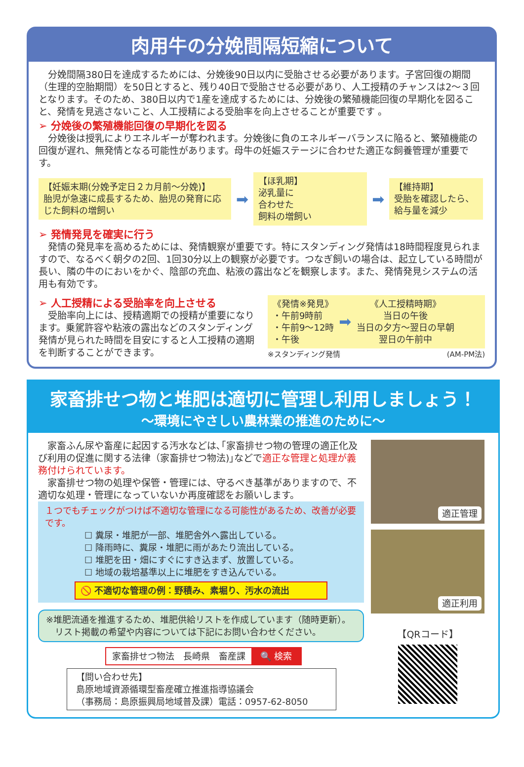肉用牛の分娩間隔短縮について
　分娩間隔380日を達成するためには、分娩後90日以内に受胎させる必要があります。子宮回復の期間（生理的空胎期間）を50日とすると、残り40日で受胎させる必要があり、人工授精のチャンスは2～３回となります。そのため、380日以内で1産を達成するためには、分娩後の繁殖機能回復の早期化を図ること、発情を見逃さないこと、人工授精による受胎率を向上させることが重要です 。
➢ 分娩後の繁殖機能回復の早期化を図る
　分娩後は授乳によりエネルギーが奪われます。分娩後に負のエネルギーバランスに陥ると、繁殖機能の回復が遅れ、無発情となる可能性があります。母牛の妊娠ステージに合わせた適正な飼養管理が重要です。
【妊娠末期(分娩予定日２カ月前～分娩)】
胎児が急速に成長するため、胎児の発育に応じた飼料の増飼い
➡
【ほ乳期】
泌乳量に
合わせた
飼料の増飼い
➡
【維持期】
受胎を確認したら、給与量を減少
➢ 発情発見を確実に行う
　発情の発見率を高めるためには、発情観察が重要です。特にスタンディング発情は18時間程度見られますので、なるべく朝夕の2回、1回30分以上の観察が必要です。つなぎ飼いの場合は、起立している時間が長い、隣の牛のにおいをかぐ、陰部の充血、粘液の露出などを観察します。また、発情発見システムの活用も有効です。
➢ 人工授精による受胎率を向上させる
　受胎率向上には、授精適期での授精が重要になります。乗駕許容や粘液の露出などのスタンディング発情が見られた時間を目安にすると人工授精の適期を判断することができます。
《発情※発見》
・午前9時前
・午前9～12時
・午後
➡
《人工授精時期》
当日の午後
当日の夕方～翌日の早朝
翌日の午前中
※スタンディング発情 (AM-PM法)
家畜排せつ物と堆肥は適切に管理し利用しましょう！
～環境にやさしい農林業の推進のために～
　家畜ふん尿や畜産に起因する汚水などは､｢家畜排せつ物の管理の適正化及び利用の促進に関する法律（家畜排せつ物法)｣などで適正な管理と処理が義務付けられています。
　家畜排せつ物の処理や保管・管理には、守るべき基準がありますので、不適切な処理・管理になっていないか再度確認をお願いします。
１つでもチェックがつけば不適切な管理になる可能性があるため、改善が必要です。
☐ 糞尿・堆肥が一部、堆肥舎外へ露出している。
☐ 降雨時に、糞尿・堆肥に雨があたり流出している。
☐ 堆肥を田・畑にすぐにすき込まず、放置している。
☐ 地域の栽培基準以上に堆肥をすき込んでいる。
🚫 不適切な管理の例：野積み、素堀り、汚水の流出
※堆肥流通を推進するため、堆肥供給リストを作成しています（随時更新）。
　リスト掲載の希望や内容については下記にお問い合わせください。
家畜排せつ物法　長崎県　畜産課 🔍 検索
【問い合わせ先】
島原地域資源循環型畜産確立推進指導協議会
（事務局：島原振興局地域普及課）電話：0957-62-8050
適正管理
適正利用
【QRコード】